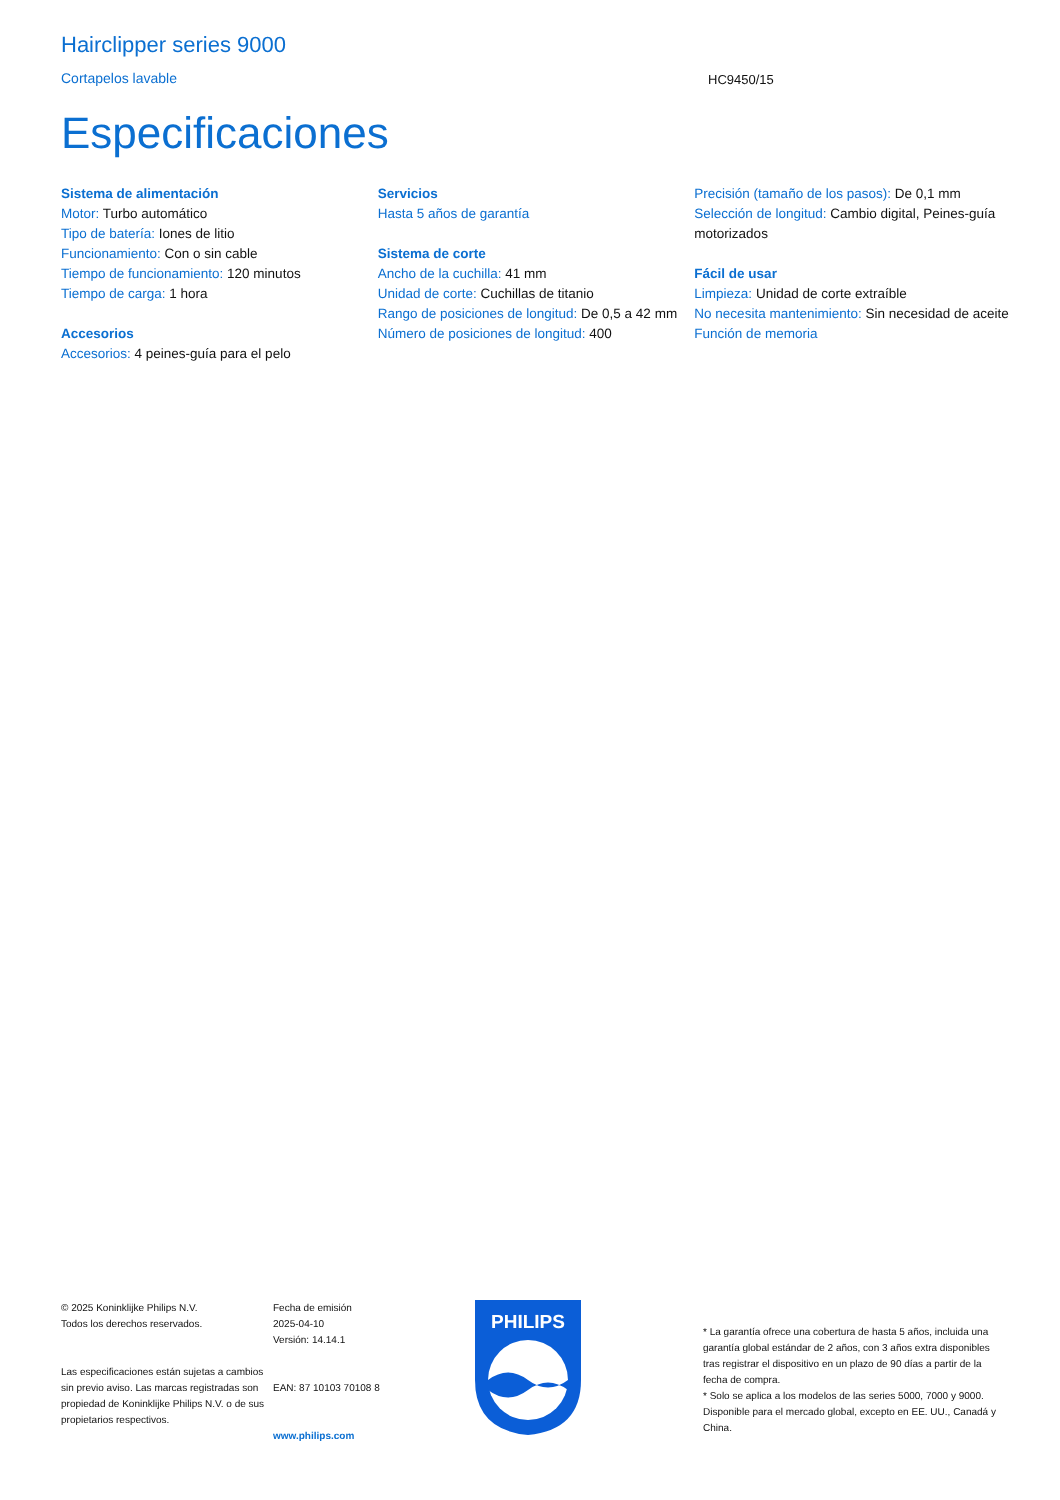Hairclipper series 9000
Cortapelos lavable
HC9450/15
Especificaciones
Sistema de alimentación
Motor: Turbo automático
Tipo de batería: Iones de litio
Funcionamiento: Con o sin cable
Tiempo de funcionamiento: 120 minutos
Tiempo de carga: 1 hora
Accesorios
Accesorios: 4 peines-guía para el pelo
Servicios
Hasta 5 años de garantía
Sistema de corte
Ancho de la cuchilla: 41 mm
Unidad de corte: Cuchillas de titanio
Rango de posiciones de longitud: De 0,5 a 42 mm
Número de posiciones de longitud: 400
Precisión (tamaño de los pasos): De 0,1 mm
Selección de longitud: Cambio digital, Peines-guía motorizados
Fácil de usar
Limpieza: Unidad de corte extraíble
No necesita mantenimiento: Sin necesidad de aceite
Función de memoria
© 2025 Koninklijke Philips N.V.
Todos los derechos reservados.
Las especificaciones están sujetas a cambios sin previo aviso. Las marcas registradas son propiedad de Koninklijke Philips N.V. o de sus propietarios respectivos.
Fecha de emisión
2025-04-10
Versión: 14.14.1
EAN: 87 10103 70108 8
www.philips.com
PHILIPS
* La garantía ofrece una cobertura de hasta 5 años, incluida una garantía global estándar de 2 años, con 3 años extra disponibles tras registrar el dispositivo en un plazo de 90 días a partir de la fecha de compra.
* Solo se aplica a los modelos de las series 5000, 7000 y 9000. Disponible para el mercado global, excepto en EE. UU., Canadá y China.